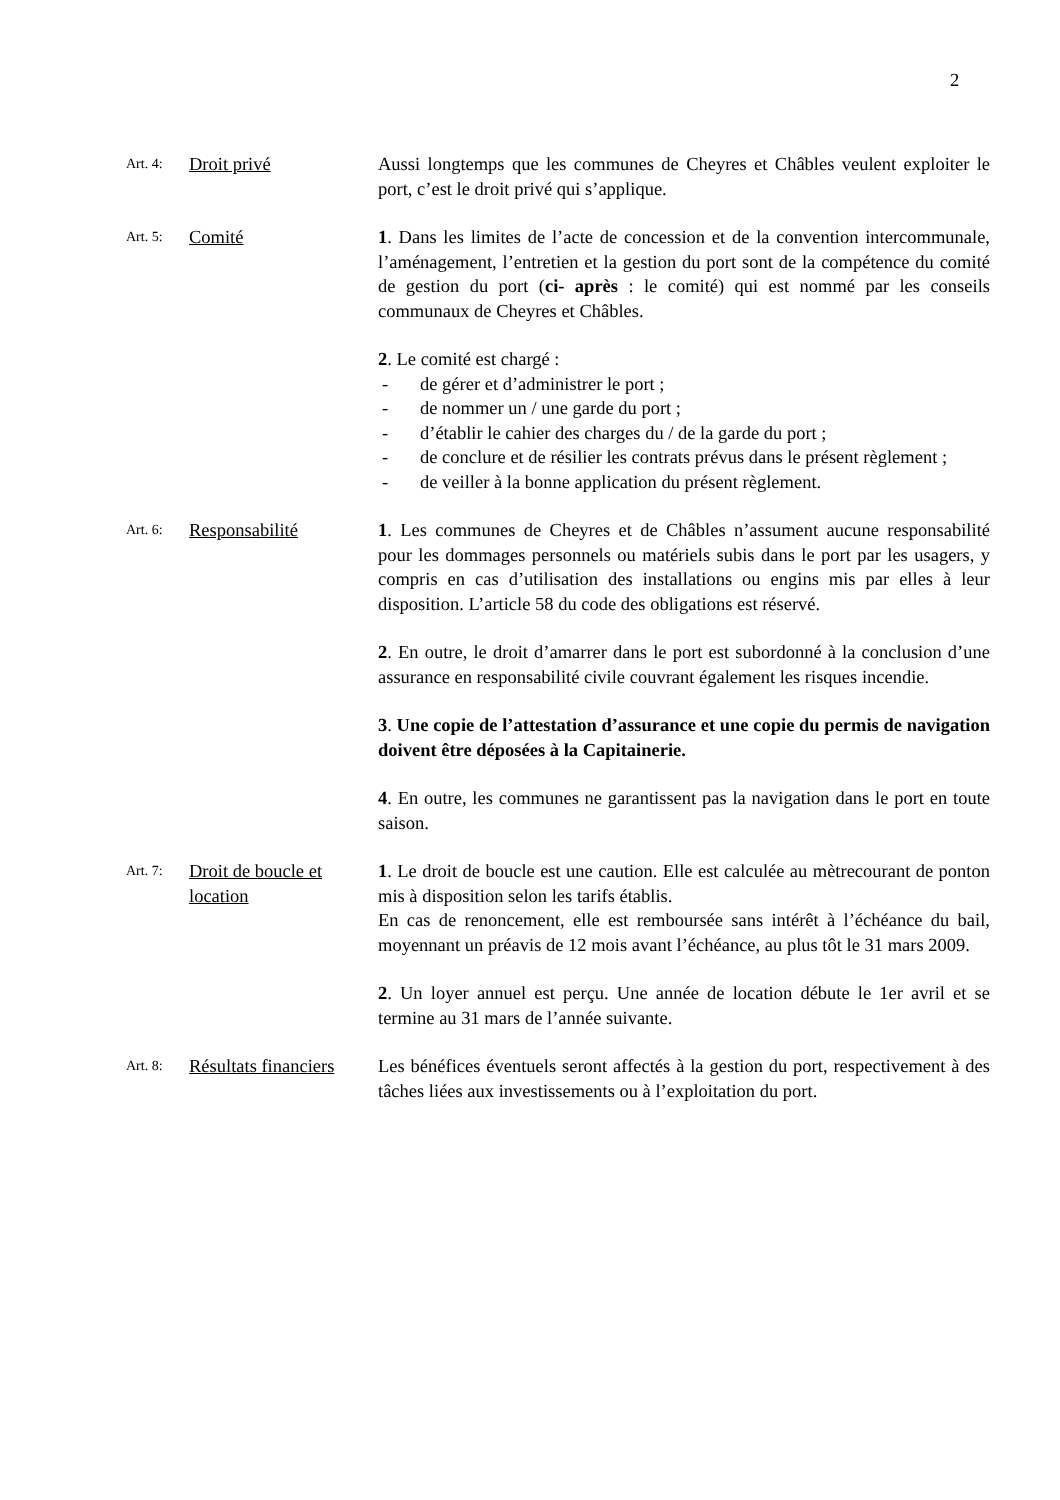2
Art. 4:
Droit privé Aussi longtemps que les communes de Cheyres et Châbles veulent exploiter le port, c’est le droit privé qui s’applique.
Art. 5:
Comité 1. Dans les limites de l’acte de concession et de la convention intercommunale, l’aménagement, l’entretien et la gestion du port sont de la compétence du comité de gestion du port (ci- après : le comité) qui est nommé par les conseils communaux de Cheyres et Châbles.
2. Le comité est chargé :
- de gérer et d’administrer le port ;
- de nommer un / une garde du port ;
- d’établir le cahier des charges du / de la garde du port ;
- de conclure et de résilier les contrats prévus dans le présent règlement ;
- de veiller à la bonne application du présent règlement.
Art. 6:
Responsabilité 1. Les communes de Cheyres et de Châbles n’assument aucune responsabilité pour les dommages personnels ou matériels subis dans le port par les usagers, y compris en cas d’utilisation des installations ou engins mis par elles à leur disposition. L’article 58 du code des obligations est réservé.
2. En outre, le droit d’amarrer dans le port est subordonné à la conclusion d’une assurance en responsabilité civile couvrant également les risques incendie.
3. Une copie de l’attestation d’assurance et une copie du permis de navigation doivent être déposées à la Capitainerie.
4. En outre, les communes ne garantissent pas la navigation dans le port en toute saison.
Art. 7:
Droit de boucle et location
1. Le droit de boucle est une caution. Elle est calculée au mètrecourant de ponton mis à disposition selon les tarifs établis.
En cas de renoncement, elle est remboursée sans intérêt à l’échéance du bail, moyennant un préavis de 12 mois avant l’échéance, au plus tôt le 31 mars 2009.
2. Un loyer annuel est perçu. Une année de location débute le 1er avril et se termine au 31 mars de l’année suivante.
Art. 8:
Résultats financiers
Les bénéfices éventuels seront affectés à la gestion du port, respectivement à des tâches liées aux investissements ou à l’exploitation du port.